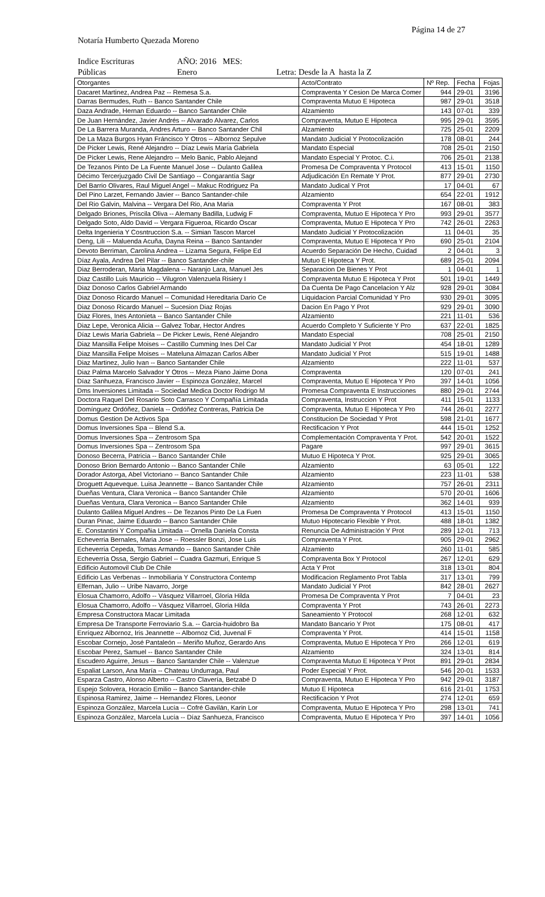Página 14 de 27
Notaría Humberto Quezada Moreno
Indice Escrituras
Públicas
AÑO: 2016 MES:
Enero
Letra: Desde la A hasta la Z
| Otorgantes | Acto/Contrato | Nº Rep. | Fecha | Fojas |
| --- | --- | --- | --- | --- |
| Dacaret Martinez, Andrea Paz -- Remesa S.a. | Compraventa Y Cesion De Marca Comer | 944 | 29-01 | 3196 |
| Darras Bermudes, Ruth -- Banco Santander Chile | Compraventa Mutuo E Hipoteca | 987 | 29-01 | 3518 |
| Daza Andrade, Hernan Eduardo -- Banco Santander Chile | Alzamiento | 143 | 07-01 | 339 |
| De Juan Hernández, Javier Andrés -- Alvarado Alvarez, Carlos | Compraventa, Mutuo E Hipoteca | 995 | 29-01 | 3595 |
| De La Barrera Muranda, Andres Arturo -- Banco Santander Chil | Alzamiento | 725 | 25-01 | 2209 |
| De La Maza Burgos Hyan Fráncisco Y Otros -- Albornoz Sepulve | Mandato Judicial Y Protocolización | 178 | 08-01 | 244 |
| De Picker Lewis, René Alejandro -- Díaz Lewis María Gabriela | Mandato Especial | 708 | 25-01 | 2150 |
| De Picker Lewis, Rene Alejandro -- Melo Banic, Pablo Alejand | Mandato Especial Y Protoc. C.i. | 706 | 25-01 | 2138 |
| De Tezanos Pinto De La Fuente Manuel Jose -- Dulanto Galilea | Promesa De Compraventa Y Protocol | 413 | 15-01 | 1150 |
| Décimo Tercerjuzgado Civil De Santiago -- Congarantía Sagr | Adjudicación En Remate Y Prot. | 877 | 29-01 | 2730 |
| Del Barrio Olivares, Raul Miguel Angel -- Makuc Rodriguez Pa | Mandato Judical Y Prot | 17 | 04-01 | 67 |
| Del Pino Larzet, Fernando Javier -- Banco Santander-chile | Alzamiento | 654 | 22-01 | 1912 |
| Del Rio Galvin, Malvina -- Vergara Del Rio, Ana Maria | Compraventa Y Prot | 167 | 08-01 | 383 |
| Delgado Briones, Priscila Oliva -- Alemany Badilla, Ludwig F | Compraventa, Mutuo E Hipoteca Y Pro | 993 | 29-01 | 3577 |
| Delgado Soto, Aldo David -- Vergara Figueroa, Ricardo Oscar | Compraventa, Mutuo E Hipoteca Y Pro | 742 | 26-01 | 2263 |
| Delta Ingenieria Y Cosntruccion S.a. -- Simian Tascon Marcel | Mandato Judicial Y Protocolización | 11 | 04-01 | 35 |
| Deng, Lili -- Maluenda Acuña, Dayna Reina -- Banco Santander | Compraventa, Mutuo E Hipoteca Y Pro | 690 | 25-01 | 2104 |
| Devoto Berriman, Carolina Andrea -- Lizama Segura, Felipe Ed | Acuerdo Separación De Hecho, Cuidad | 2 | 04-01 | 3 |
| Díaz Ayala, Andrea Del Pilar -- Banco Santander-chile | Mutuo E Hipoteca Y Prot. | 689 | 25-01 | 2094 |
| Diaz Berroderan, Maria Magdalena -- Naranjo Lara, Manuel Jes | Separacion De Bienes Y Prot | 1 | 04-01 | 1 |
| Diaz Castillo Luis Mauricio -- Vilugron Valenzuela Risiery I | Compraventa Mutuo E Hipoteca Y Prot | 501 | 19-01 | 1449 |
| Diaz Donoso Carlos Gabriel Armando | Da Cuenta De Pago Cancelacion Y Alz | 928 | 29-01 | 3084 |
| Diaz Donoso Ricardo Manuel -- Comunidad Hereditaria Dario Ce | Liquidacion Parcial Comunidad Y Pro | 930 | 29-01 | 3095 |
| Diaz Donoso Ricardo Manuel -- Sucesion Diaz Rojas | Dacion En Pago Y Prot | 929 | 29-01 | 3090 |
| Diaz Flores, Ines Antonieta -- Banco Santander Chile | Alzamiento | 221 | 11-01 | 536 |
| Diaz Lepe, Veronica Alicia -- Galvez Tobar, Hector Andres | Acuerdo Completo Y Suficiente Y Pro | 637 | 22-01 | 1825 |
| Díaz Lewis María Gabriela -- De Picker Lewis, René Alejandro | Mandato Especial | 708 | 25-01 | 2150 |
| Diaz Mansilla Felipe Moises -- Castillo Cumming Ines Del Car | Mandato Judicial Y Prot | 454 | 18-01 | 1289 |
| Diaz Mansilla Felipe Moises -- Mateluna Almazan Carlos Alber | Mandato Judicial Y Prot | 515 | 19-01 | 1488 |
| Diaz Martinez, Julio Ivan -- Banco Santander Chile | Alzamiento | 222 | 11-01 | 537 |
| Diaz Palma Marcelo Salvador Y Otros -- Meza Piano Jaime Dona | Compraventa | 120 | 07-01 | 241 |
| Díaz Sanhueza, Francisco Javier -- Espinoza González, Marcel | Compraventa, Mutuo E Hipoteca Y Pro | 397 | 14-01 | 1056 |
| Dms Inversiones Limitada -- Sociedad Medica Doctor Rodrigo M | Promesa Compraventa E Instrucciones | 880 | 29-01 | 2744 |
| Doctora Raquel Del Rosario Soto Carrasco Y Compañía Limitada | Compraventa, Instruccion Y Prot | 411 | 15-01 | 1133 |
| Domínguez Ordóñez, Daniela -- Ordóñez Contreras, Patricia De | Compraventa, Mutuo E Hipoteca Y Pro | 744 | 26-01 | 2277 |
| Domus Gestion De Activos Spa | Constitucion De Sociedad Y Prot | 598 | 21-01 | 1677 |
| Domus Inversiones Spa -- Blend S.a. | Rectificacion Y Prot | 444 | 15-01 | 1252 |
| Domus Inversiones Spa -- Zentrosom Spa | Complementación Compraventa Y Prot. | 542 | 20-01 | 1522 |
| Domus Inversiones Spa -- Zentrosom Spa | Pagare | 997 | 29-01 | 3615 |
| Donoso Becerra, Patricia -- Banco Santander Chile | Mutuo E Hipoteca Y Prot. | 925 | 29-01 | 3065 |
| Donoso Brion Bernardo Antonio -- Banco Santander Chile | Alzamiento | 63 | 05-01 | 122 |
| Dorador Astorga, Abel Victoriano -- Banco Santander Chile | Alzamiento | 223 | 11-01 | 538 |
| Droguett Aqueveque. Luisa Jeannette -- Banco Santander Chile | Alzamiento | 757 | 26-01 | 2311 |
| Dueñas Ventura, Clara Veronica -- Banco Santander Chile | Alzamiento | 570 | 20-01 | 1606 |
| Dueñas Ventura, Clara Veronica -- Banco Santander Chile | Alzamiento | 362 | 14-01 | 939 |
| Dulanto Galilea Miguel Andres -- De Tezanos Pinto De La Fuen | Promesa De Compraventa Y Protocol | 413 | 15-01 | 1150 |
| Duran Pinac, Jaime Eduardo -- Banco Santander Chile | Mutuo Hipotecario Flexible Y Prot. | 488 | 18-01 | 1382 |
| E. Constantini Y Compañia Limitada -- Ornella Daniela Consta | Renuncia De Administración Y Prot | 289 | 12-01 | 713 |
| Echeverria Bernales, Maria Jose -- Roessler Bonzi, Jose Luis | Compraventa Y Prot. | 905 | 29-01 | 2962 |
| Echeverria Cepeda, Tomas Armando -- Banco Santander Chile | Alzamiento | 260 | 11-01 | 585 |
| Echeverría Ossa, Sergio Gabriel -- Cuadra Gazmuri, Enrique S | Compraventa Box Y Protocol | 267 | 12-01 | 629 |
| Edificio Automovil Club De Chile | Acta Y Prot | 318 | 13-01 | 804 |
| Edificio Las Verbenas -- Inmobiliaria Y Constructora Contemp | Modificacion Reglamento Prot Tabla | 317 | 13-01 | 799 |
| Elfernan, Julio -- Uribe Navarro, Jorge | Mandato Judicial Y Prot | 842 | 28-01 | 2627 |
| Elosua Chamorro, Adolfo -- Vásquez Villarroel, Gloria Hilda | Promesa De Compraventa Y Prot | 7 | 04-01 | 23 |
| Elosua Chamorro, Adolfo -- Vásquez Villarroel, Gloria Hilda | Compraventa Y Prot | 743 | 26-01 | 2273 |
| Empresa Constructora Macar Limitada | Saneamiento Y Protocol | 268 | 12-01 | 632 |
| Empresa De Transporte Ferroviario S.a. -- Garcia-huidobro Ba | Mandato Bancario Y Prot | 175 | 08-01 | 417 |
| Enríquez Albornoz, Iris Jeannette -- Albornoz Cid, Juvenal F | Compraventa Y Prot. | 414 | 15-01 | 1158 |
| Escobar Cornejo, José Pantaleón -- Meriño Muñoz, Gerardo Ans | Compraventa, Mutuo E Hipoteca Y Pro | 266 | 12-01 | 619 |
| Escobar Perez, Samuel -- Banco Santander Chile | Alzamiento | 324 | 13-01 | 814 |
| Escudero Aguirre, Jesus -- Banco Santander Chile -- Valenzue | Compraventa Mutuo E Hipoteca Y Prot | 891 | 29-01 | 2834 |
| Espaliat Larson, Ana María -- Chateau Undurraga, Paul | Poder Especial Y Prot. | 546 | 20-01 | 1533 |
| Esparza Castro, Alonso Alberto -- Castro Clavería, Betzabé D | Compraventa, Mutuo E Hipoteca Y Pro | 942 | 29-01 | 3187 |
| Espejo Solovera, Horacio Emilio -- Banco Santander-chile | Mutuo E Hipoteca | 616 | 21-01 | 1753 |
| Espinosa Ramirez, Jaime -- Hernandez Flores, Leonor | Rectificacion Y Prot | 274 | 12-01 | 659 |
| Espinoza González, Marcela Lucía -- Cofré Gavilán, Karin Lor | Compraventa, Mutuo E Hipoteca Y Pro | 298 | 13-01 | 741 |
| Espinoza González, Marcela Lucía -- Díaz Sanhueza, Francisco | Compraventa, Mutuo E Hipoteca Y Pro | 397 | 14-01 | 1056 |